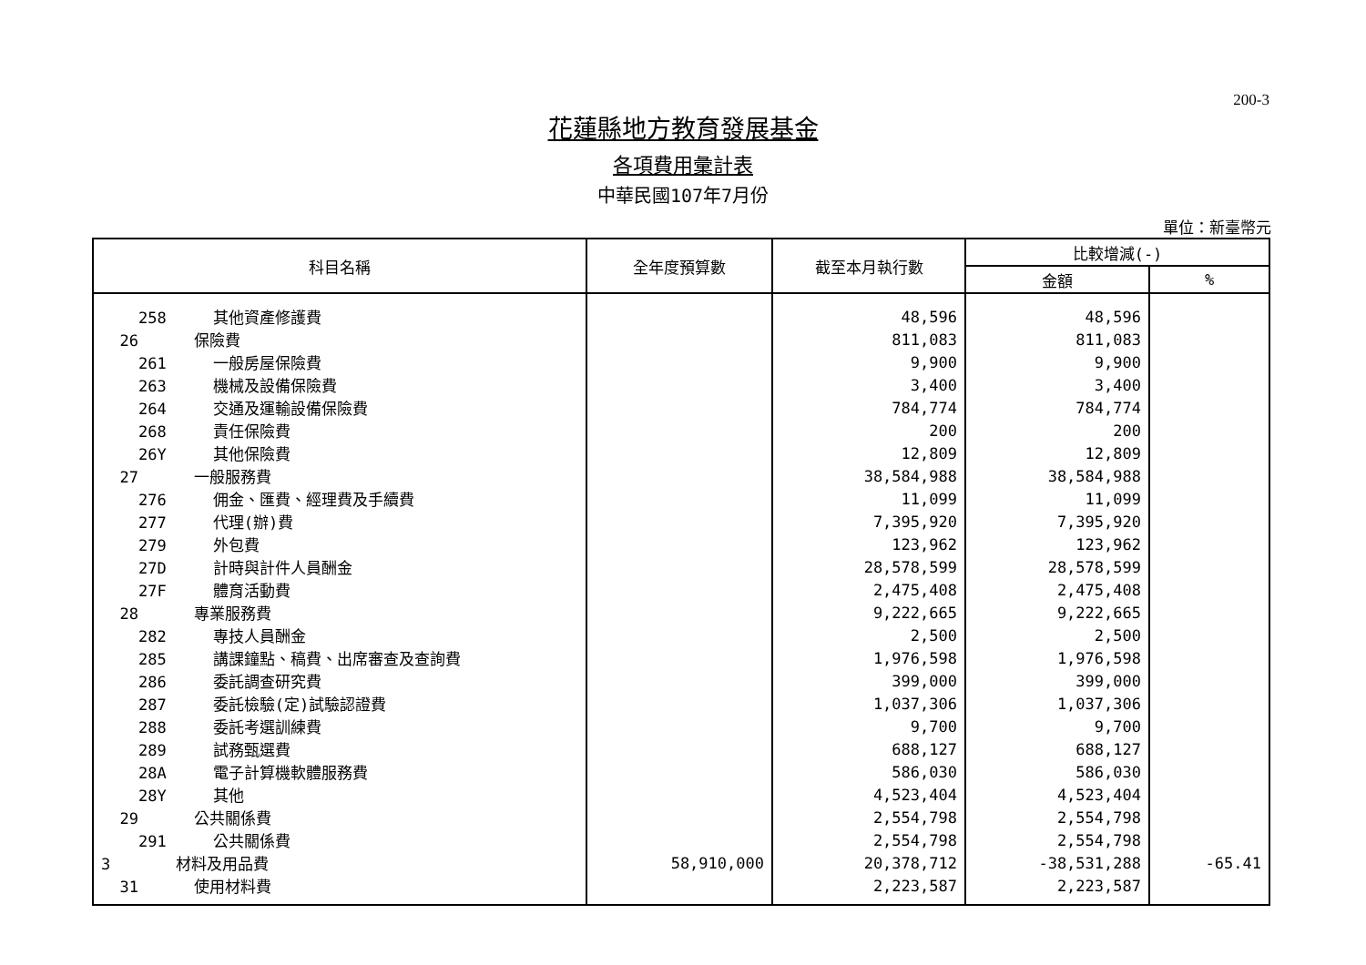200-3
花蓮縣地方教育發展基金
各項費用彙計表
中華民國107年7月份
單位：新臺幣元
| 科目名稱 | 全年度預算數 | 截至本月執行數 | 比較增減(-) | |
| --- | --- | --- | --- | --- |
| | | | 金額 | % |
| 258 其他資產修護費 | | 48,596 | 48,596 | |
| 26 保險費 | | 811,083 | 811,083 | |
| 261 一般房屋保險費 | | 9,900 | 9,900 | |
| 263 機械及設備保險費 | | 3,400 | 3,400 | |
| 264 交通及運輸設備保險費 | | 784,774 | 784,774 | |
| 268 責任保險費 | | 200 | 200 | |
| 26Y 其他保險費 | | 12,809 | 12,809 | |
| 27 一般服務費 | | 38,584,988 | 38,584,988 | |
| 276 佣金、匯費、經理費及手續費 | | 11,099 | 11,099 | |
| 277 代理(辦)費 | | 7,395,920 | 7,395,920 | |
| 279 外包費 | | 123,962 | 123,962 | |
| 27D 計時與計件人員酬金 | | 28,578,599 | 28,578,599 | |
| 27F 體育活動費 | | 2,475,408 | 2,475,408 | |
| 28 專業服務費 | | 9,222,665 | 9,222,665 | |
| 282 專技人員酬金 | | 2,500 | 2,500 | |
| 285 講課鐘點、稿費、出席審查及查詢費 | | 1,976,598 | 1,976,598 | |
| 286 委託調查研究費 | | 399,000 | 399,000 | |
| 287 委託檢驗(定)試驗認證費 | | 1,037,306 | 1,037,306 | |
| 288 委託考選訓練費 | | 9,700 | 9,700 | |
| 289 試務甄選費 | | 688,127 | 688,127 | |
| 28A 電子計算機軟體服務費 | | 586,030 | 586,030 | |
| 28Y 其他 | | 4,523,404 | 4,523,404 | |
| 29 公共關係費 | | 2,554,798 | 2,554,798 | |
| 291 公共關係費 | | 2,554,798 | 2,554,798 | |
| 3 材料及用品費 | 58,910,000 | 20,378,712 | -38,531,288 | -65.41 |
| 31 使用材料費 | | 2,223,587 | 2,223,587 | |